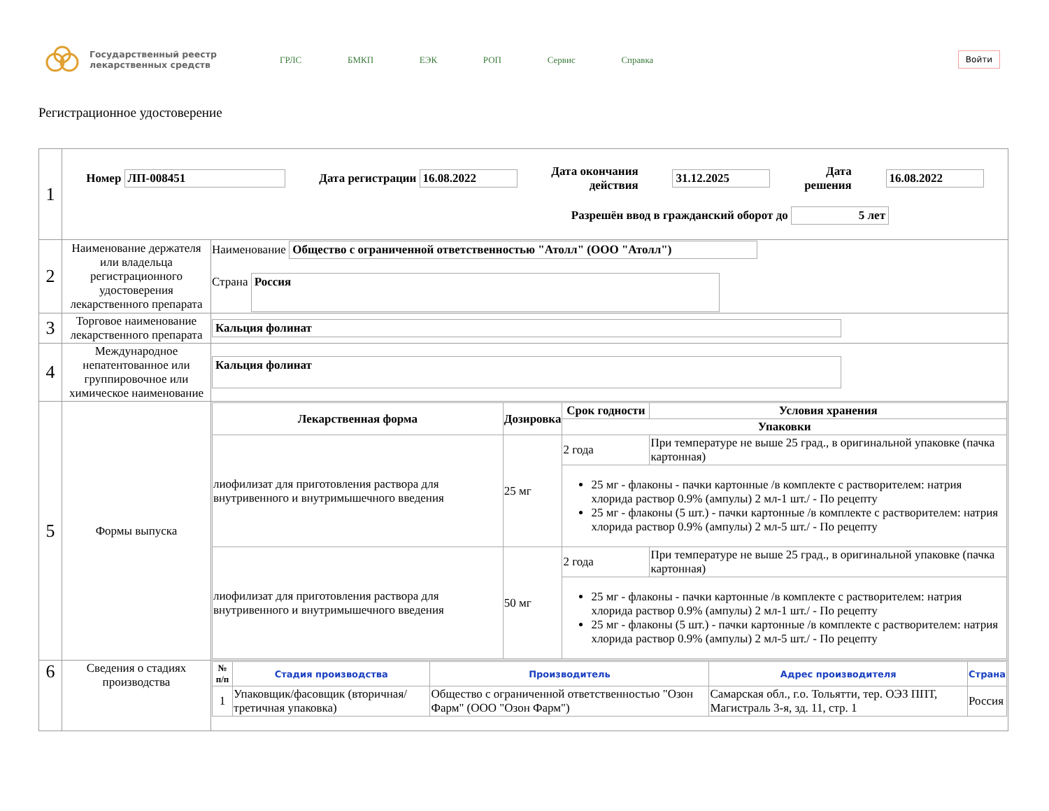Государственный реестр лекарственных средств
ГРЛС БМКП ЕЭК РОП Сервис Справка
Войти
Регистрационное удостоверение
| 1 | Номер ЛП-008451 Дата регистрации 16.08.2022 Дата окончания действия 31.12.2025 Дата решения 16.08.2022 Разрешён ввод в гражданский оборот до 5 лет | |
| 2 | Наименование держателя или владельца регистрационного удостоверения лекарственного препарата | Наименование Общество с ограниченной ответственностью "Атолл" (ООО "Атолл") Страна Россия |
| 3 | Торговое наименование лекарственного препарата | Кальция фолинат |
| 4 | Международное непатентованное или группировочное или химическое наименование | Кальция фолинат |
| 5 | Формы выпуска | / Лекарственная форма / Дозировка / Срок годности / Условия хранения / / --- / --- / --- / --- / / / / Упаковки / / / лиофилизат для приготовления раствора для внутривенного и внутримышечного введения / 25 мг / 2 года / При температуре не выше 25 град., в оригинальной упаковке (пачка картонная) / / / / 25 мг - флаконы - пачки картонные /в комплекте с растворителем: натрия хлорида раствор 0.9% (ампулы) 2 мл-1 шт./ - По рецепту 25 мг - флаконы (5 шт.) - пачки картонные /в комплекте с растворителем: натрия хлорида раствор 0.9% (ампулы) 2 мл-5 шт./ - По рецепту / / / лиофилизат для приготовления раствора для внутривенного и внутримышечного введения / 50 мг / 2 года / При температуре не выше 25 град., в оригинальной упаковке (пачка картонная) / / / / 25 мг - флаконы - пачки картонные /в комплекте с растворителем: натрия хлорида раствор 0.9% (ампулы) 2 мл-1 шт./ - По рецепту 25 мг - флаконы (5 шт.) - пачки картонные /в комплекте с растворителем: натрия хлорида раствор 0.9% (ампулы) 2 мл-5 шт./ - По рецепту / / |
| 6 | Сведения о стадиях производства | / № п/п / Стадия производства / Производитель / Адрес производителя / Страна / / --- / --- / --- / --- / --- / / 1 / Упаковщик/фасовщик (вторичная/ третичная упаковка) / Общество с ограниченной ответственностью "Озон Фарм" (ООО "Озон Фарм") / Самарская обл., г.о. Тольятти, тер. ОЭЗ ППТ, Магистраль 3-я, зд. 11, стр. 1 / Россия / |